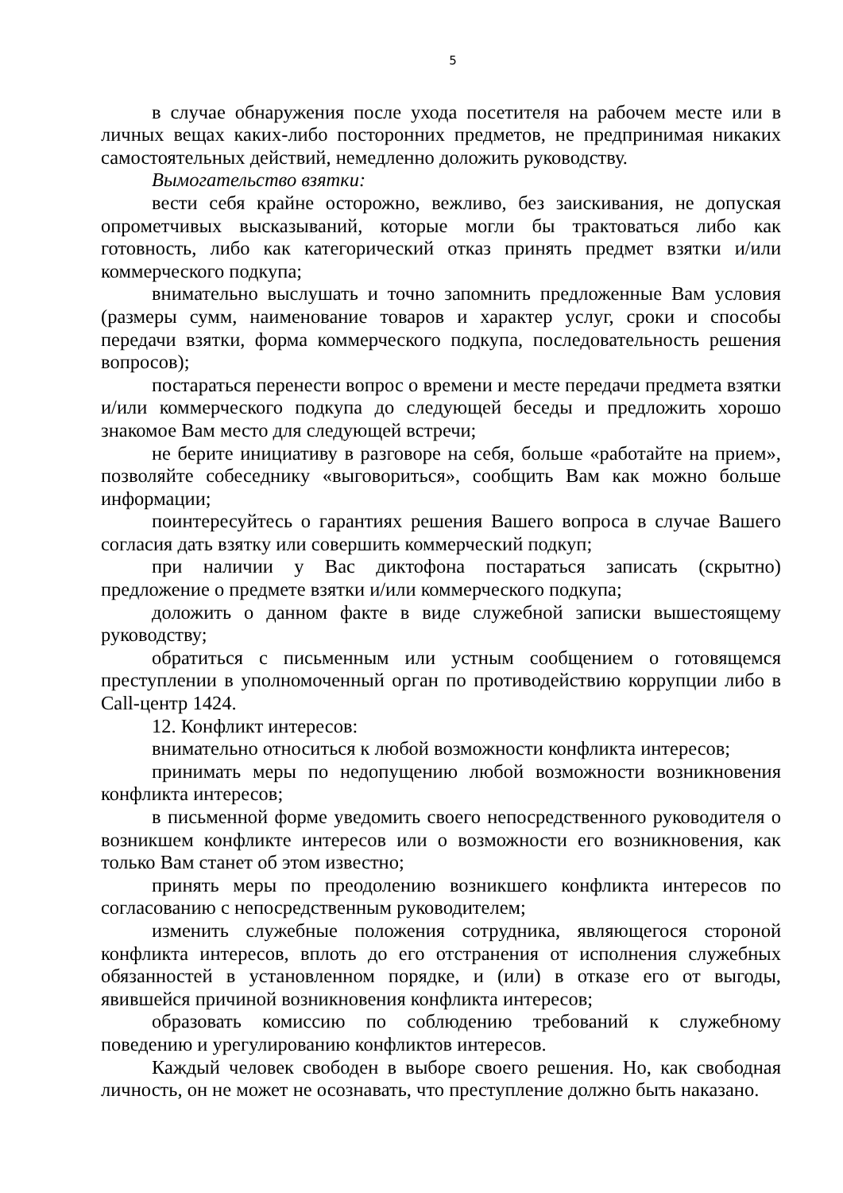5
в случае обнаружения после ухода посетителя на рабочем месте или в личных вещах каких-либо посторонних предметов, не предпринимая никаких самостоятельных действий, немедленно доложить руководству.
Вымогательство взятки:
вести себя крайне осторожно, вежливо, без заискивания, не допуская опрометчивых высказываний, которые могли бы трактоваться либо как готовность, либо как категорический отказ принять предмет взятки и/или коммерческого подкупа;
внимательно выслушать и точно запомнить предложенные Вам условия (размеры сумм, наименование товаров и характер услуг, сроки и способы передачи взятки, форма коммерческого подкупа, последовательность решения вопросов);
постараться перенести вопрос о времени и месте передачи предмета взятки и/или коммерческого подкупа до следующей беседы и предложить хорошо знакомое Вам место для следующей встречи;
не берите инициативу в разговоре на себя, больше «работайте на прием», позволяйте собеседнику «выговориться», сообщить Вам как можно больше информации;
поинтересуйтесь о гарантиях решения Вашего вопроса в случае Вашего согласия дать взятку или совершить коммерческий подкуп;
при наличии у Вас диктофона постараться записать (скрытно) предложение о предмете взятки и/или коммерческого подкупа;
доложить о данном факте в виде служебной записки вышестоящему руководству;
обратиться с письменным или устным сообщением о готовящемся преступлении в уполномоченный орган по противодействию коррупции либо в Call-центр 1424.
12. Конфликт интересов:
внимательно относиться к любой возможности конфликта интересов;
принимать меры по недопущению любой возможности возникновения конфликта интересов;
в письменной форме уведомить своего непосредственного руководителя о возникшем конфликте интересов или о возможности его возникновения, как только Вам станет об этом известно;
принять меры по преодолению возникшего конфликта интересов по согласованию с непосредственным руководителем;
изменить служебные положения сотрудника, являющегося стороной конфликта интересов, вплоть до его отстранения от исполнения служебных обязанностей в установленном порядке, и (или) в отказе его от выгоды, явившейся причиной возникновения конфликта интересов;
образовать комиссию по соблюдению требований к служебному поведению и урегулированию конфликтов интересов.
Каждый человек свободен в выборе своего решения. Но, как свободная личность, он не может не осознавать, что преступление должно быть наказано.